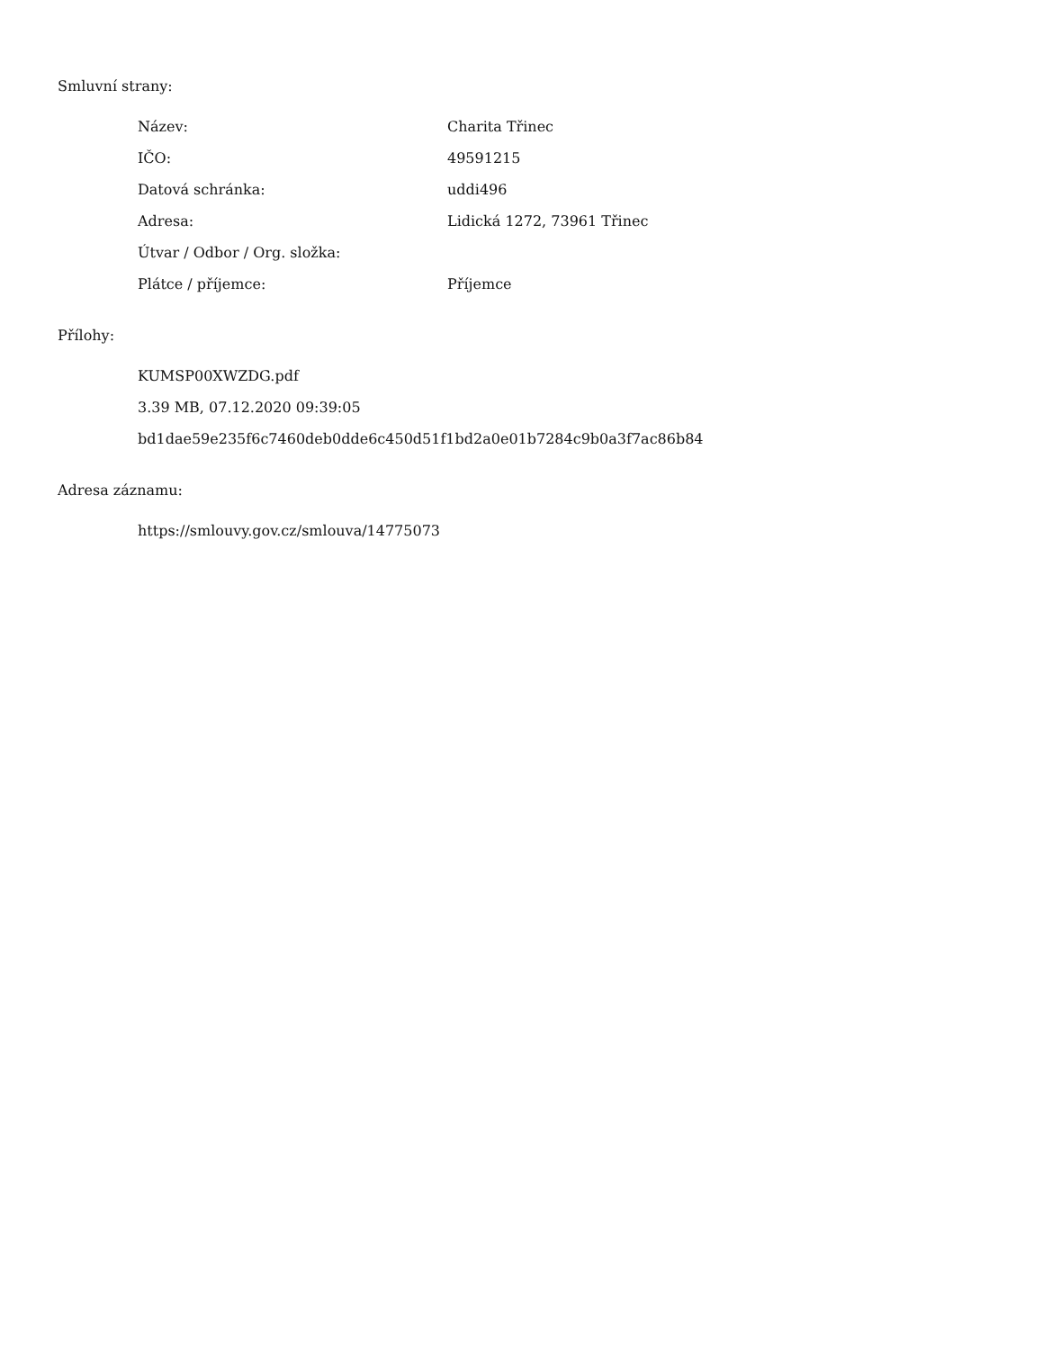Smluvní strany:
| Název: | Charita Třinec |
| IČO: | 49591215 |
| Datová schránka: | uddi496 |
| Adresa: | Lidická 1272, 73961 Třinec |
| Útvar / Odbor / Org. složka: | |
| Plátce / příjemce: | Příjemce |
Přílohy:
KUMSP00XWZDG.pdf
3.39 MB, 07.12.2020 09:39:05
bd1dae59e235f6c7460deb0dde6c450d51f1bd2a0e01b7284c9b0a3f7ac86b84
Adresa záznamu:
https://smlouvy.gov.cz/smlouva/14775073